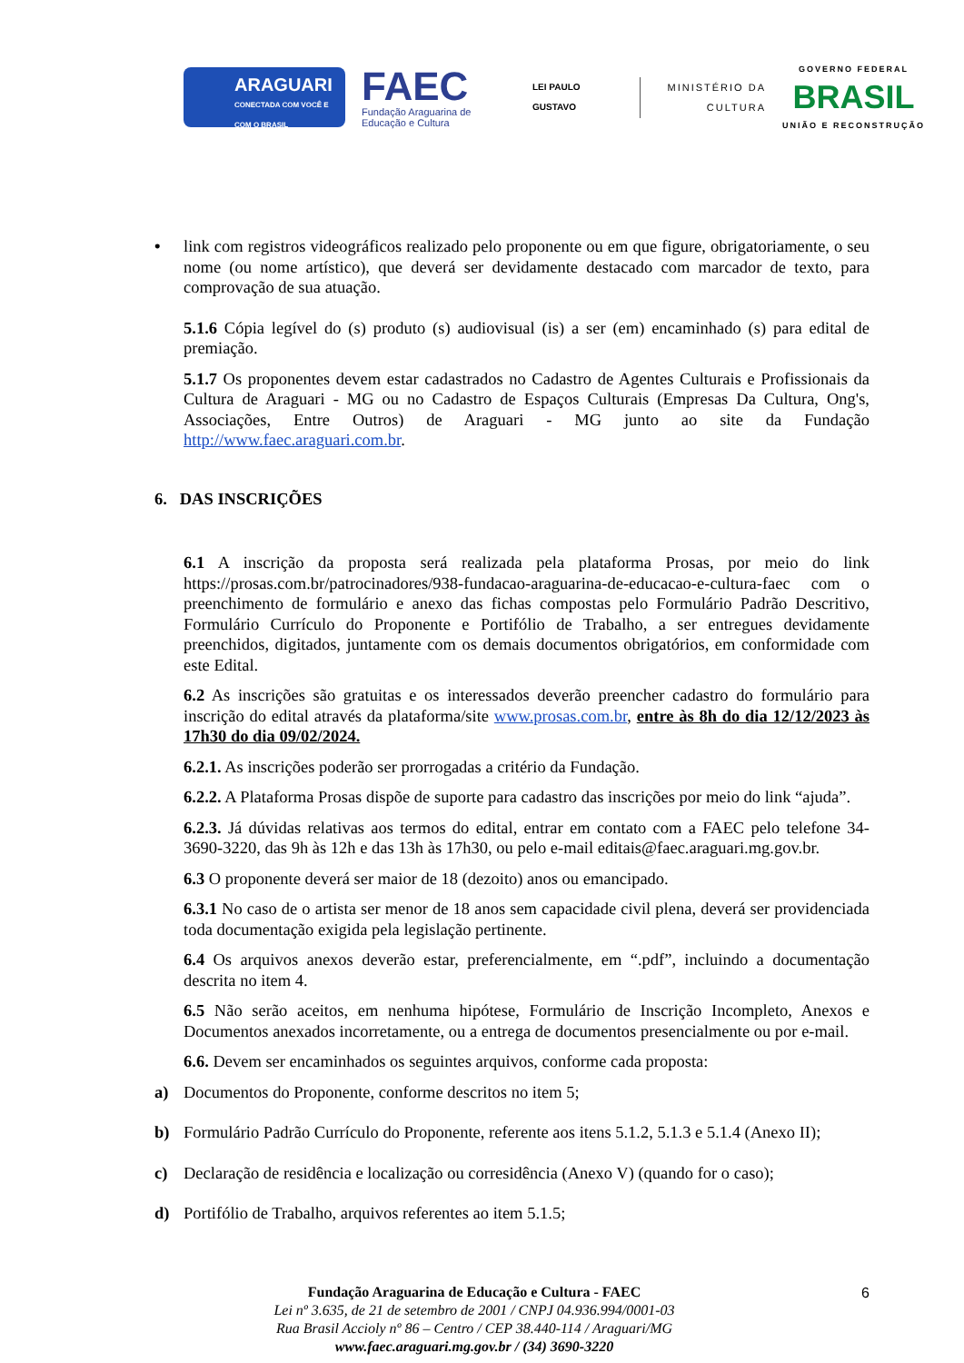ARAGUARI
CONECTADA COM VOCÊ E COM O BRASIL
FAEC
Fundação Araguarina de Educação e Cultura
LEI PAULO GUSTAVO
MINISTÉRIO DA CULTURA
GOVERNO FEDERAL
BRASIL
UNIÃO E RECONSTRUÇÃO
• link com registros videográficos realizado pelo proponente ou em que figure, obrigatoriamente, o seu nome (ou nome artístico), que deverá ser devidamente destacado com marcador de texto, para comprovação de sua atuação.
5.1.6 Cópia legível do (s) produto (s) audiovisual (is) a ser (em) encaminhado (s) para edital de premiação.
5.1.7 Os proponentes devem estar cadastrados no Cadastro de Agentes Culturais e Profissionais da Cultura de Araguari - MG ou no Cadastro de Espaços Culturais (Empresas Da Cultura, Ong's, Associações, Entre Outros) de Araguari - MG junto ao site da Fundação http://www.faec.araguari.com.br.
6. DAS INSCRIÇÕES
6.1 A inscrição da proposta será realizada pela plataforma Prosas, por meio do link https://prosas.com.br/patrocinadores/938-fundacao-araguarina-de-educacao-e-cultura-faec com o preenchimento de formulário e anexo das fichas compostas pelo Formulário Padrão Descritivo, Formulário Currículo do Proponente e Portifólio de Trabalho, a ser entregues devidamente preenchidos, digitados, juntamente com os demais documentos obrigatórios, em conformidade com este Edital.
6.2 As inscrições são gratuitas e os interessados deverão preencher cadastro do formulário para inscrição do edital através da plataforma/site www.prosas.com.br, entre às 8h do dia 12/12/2023 às 17h30 do dia 09/02/2024.
6.2.1. As inscrições poderão ser prorrogadas a critério da Fundação.
6.2.2. A Plataforma Prosas dispõe de suporte para cadastro das inscrições por meio do link “ajuda”.
6.2.3. Já dúvidas relativas aos termos do edital, entrar em contato com a FAEC pelo telefone 34-3690-3220, das 9h às 12h e das 13h às 17h30, ou pelo e-mail editais@faec.araguari.mg.gov.br.
6.3 O proponente deverá ser maior de 18 (dezoito) anos ou emancipado.
6.3.1 No caso de o artista ser menor de 18 anos sem capacidade civil plena, deverá ser providenciada toda documentação exigida pela legislação pertinente.
6.4 Os arquivos anexos deverão estar, preferencialmente, em “.pdf”, incluindo a documentação descrita no item 4.
6.5 Não serão aceitos, em nenhuma hipótese, Formulário de Inscrição Incompleto, Anexos e Documentos anexados incorretamente, ou a entrega de documentos presencialmente ou por e-mail.
6.6. Devem ser encaminhados os seguintes arquivos, conforme cada proposta:
a) Documentos do Proponente, conforme descritos no item 5;
b) Formulário Padrão Currículo do Proponente, referente aos itens 5.1.2, 5.1.3 e 5.1.4 (Anexo II);
c) Declaração de residência e localização ou corresidência (Anexo V) (quando for o caso);
d) Portifólio de Trabalho, arquivos referentes ao item 5.1.5;
Fundação Araguarina de Educação e Cultura - FAEC
Lei nº 3.635, de 21 de setembro de 2001 / CNPJ 04.936.994/0001-03
Rua Brasil Accioly nº 86 – Centro / CEP 38.440-114 / Araguari/MG
www.faec.araguari.mg.gov.br / (34) 3690-3220
6